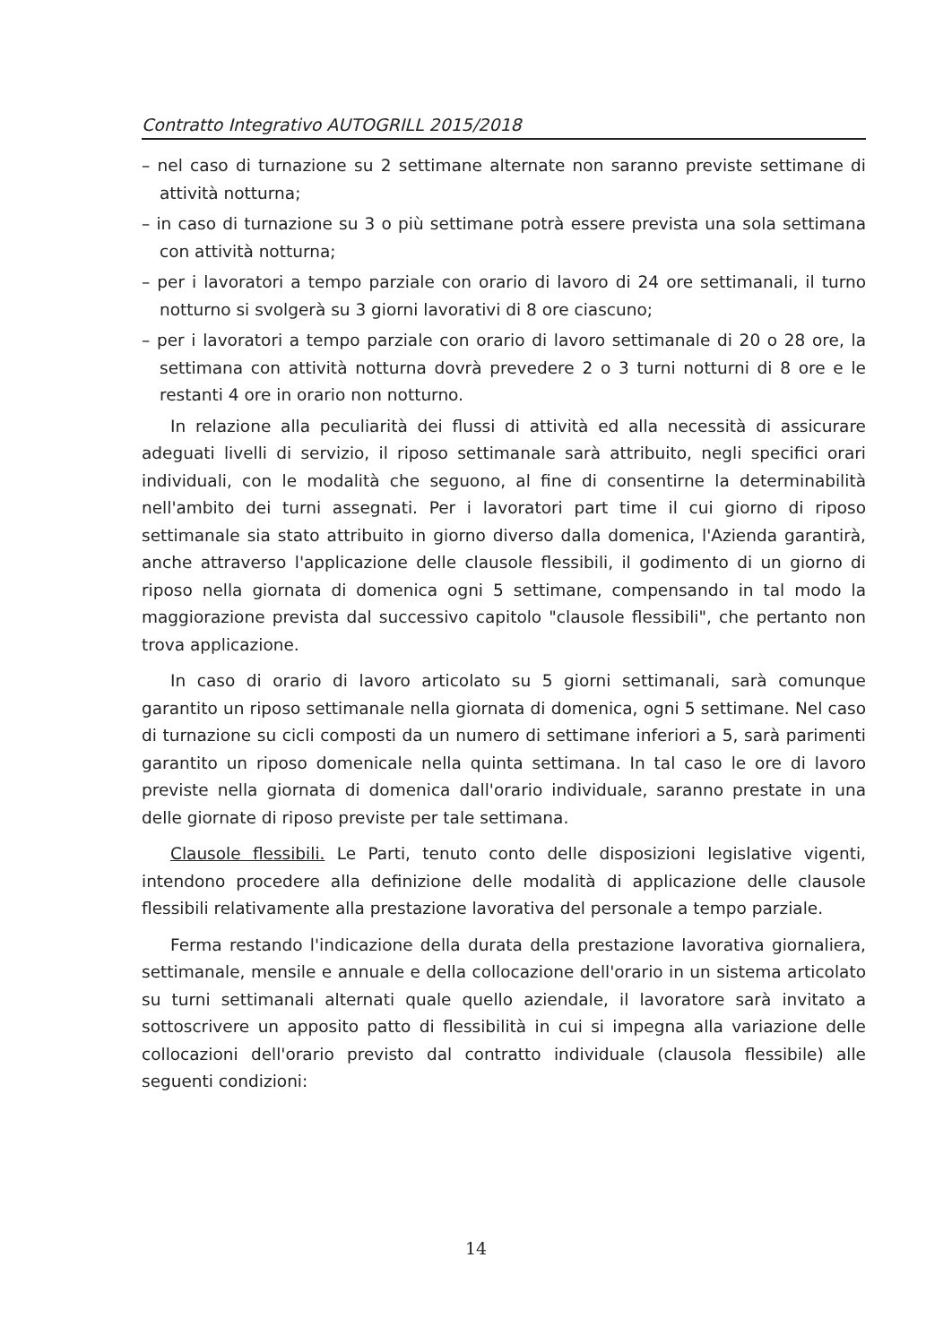Contratto Integrativo AUTOGRILL 2015/2018
– nel caso di turnazione su 2 settimane alternate non saranno previste settimane di attività notturna;
– in caso di turnazione su 3 o più settimane potrà essere prevista una sola settimana con attività notturna;
– per i lavoratori a tempo parziale con orario di lavoro di 24 ore settimanali, il turno notturno si svolgerà su 3 giorni lavorativi di 8 ore ciascuno;
– per i lavoratori a tempo parziale con orario di lavoro settimanale di 20 o 28 ore, la settimana con attività notturna dovrà prevedere 2 o 3 turni notturni di 8 ore e le restanti 4 ore in orario non notturno.
In relazione alla peculiarità dei flussi di attività ed alla necessità di assicurare adeguati livelli di servizio, il riposo settimanale sarà attribuito, negli specifici orari individuali, con le modalità che seguono, al fine di consentirne la determinabilità nell'ambito dei turni assegnati. Per i lavoratori part time il cui giorno di riposo settimanale sia stato attribuito in giorno diverso dalla domenica, l'Azienda garantirà, anche attraverso l'applicazione delle clausole flessibili, il godimento di un giorno di riposo nella giornata di domenica ogni 5 settimane, compensando in tal modo la maggiorazione prevista dal successivo capitolo "clausole flessibili", che pertanto non trova applicazione.
In caso di orario di lavoro articolato su 5 giorni settimanali, sarà comunque garantito un riposo settimanale nella giornata di domenica, ogni 5 settimane. Nel caso di turnazione su cicli composti da un numero di settimane inferiori a 5, sarà parimenti garantito un riposo domenicale nella quinta settimana. In tal caso le ore di lavoro previste nella giornata di domenica dall'orario individuale, saranno prestate in una delle giornate di riposo previste per tale settimana.
Clausole flessibili. Le Parti, tenuto conto delle disposizioni legislative vigenti, intendono procedere alla definizione delle modalità di applicazione delle clausole flessibili relativamente alla prestazione lavorativa del personale a tempo parziale.
Ferma restando l'indicazione della durata della prestazione lavorativa giornaliera, settimanale, mensile e annuale e della collocazione dell'orario in un sistema articolato su turni settimanali alternati quale quello aziendale, il lavoratore sarà invitato a sottoscrivere un apposito patto di flessibilità in cui si impegna alla variazione delle collocazioni dell'orario previsto dal contratto individuale (clausola flessibile) alle seguenti condizioni:
14